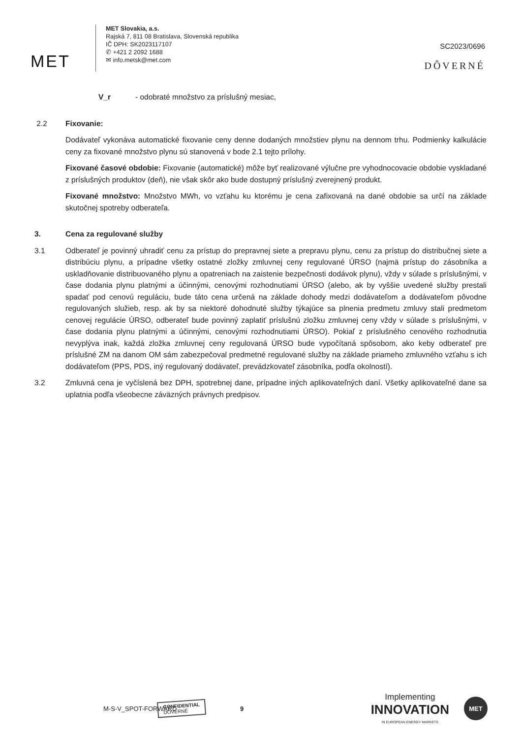MET
MET Slovakia, a.s.
Rajská 7, 811 08 Bratislava, Slovenská republika
IČ DPH: SK2023117107
✆ +421 2 2092 1688
✉ info.metsk@met.com
SC2023/0696
DÔVERNÉ
V_r - odobraté množstvo za príslušný mesiac,
2.2 Fixovanie:
Dodávateľ vykonáva automatické fixovanie ceny denne dodaných množstiev plynu na dennom trhu. Podmienky kalkulácie ceny za fixované množstvo plynu sú stanovená v bode 2.1 tejto prílohy.
Fixované časové obdobie: Fixovanie (automatické) môže byť realizované výlučne pre vyhodnocovacie obdobie vyskladané z príslušných produktov (deň), nie však skôr ako bude dostupný príslušný zverejnený produkt.
Fixované množstvo: Množstvo MWh, vo vzťahu ku ktorému je cena zafixovaná na dané obdobie sa určí na základe skutočnej spotreby odberateľa.
3. Cena za regulované služby
3.1 Odberateľ je povinný uhradiť cenu za prístup do prepravnej siete a prepravu plynu, cenu za prístup do distribučnej siete a distribúciu plynu, a prípadne všetky ostatné zložky zmluvnej ceny regulované ÚRSO (najmä prístup do zásobníka a uskladňovanie distribuovaného plynu a opatreniach na zaistenie bezpečnosti dodávok plynu), vždy v súlade s príslušnými, v čase dodania plynu platnými a účinnými, cenovými rozhodnutiami ÚRSO (alebo, ak by vyššie uvedené služby prestali spadať pod cenovú reguláciu, bude táto cena určená na základe dohody medzi dodávateľom a dodávateľom pôvodne regulovaných služieb, resp. ak by sa niektoré dohodnuté služby týkajúce sa plnenia predmetu zmluvy stali predmetom cenovej regulácie ÚRSO, odberateľ bude povinný zaplatiť príslušnú zložku zmluvnej ceny vždy v súlade s príslušnými, v čase dodania plynu platnými a účinnými, cenovými rozhodnutiami ÚRSO). Pokiaľ z príslušného cenového rozhodnutia nevyplýva inak, každá zložka zmluvnej ceny regulovaná ÚRSO bude vypočítaná spôsobom, ako keby odberateľ pre príslušné ZM na danom OM sám zabezpečoval predmetné regulované služby na základe priameho zmluvného vzťahu s ich dodávateľom (PPS, PDS, iný regulovaný dodávateľ, prevádzkovateľ zásobníka, podľa okolností).
3.2 Zmluvná cena je vyčíslená bez DPH, spotrebnej dane, prípadne iných aplikovateľných daní. Všetky aplikovateľné dane sa uplatnia podľa všeobecne záväzných právnych predpisov.
M-S-V_SPOT-FORWARD CONFIDENTIAL
DÔVERNÉ 9 Implementing
INNOVATION
IN EUROPEAN ENERGY MARKETS MET